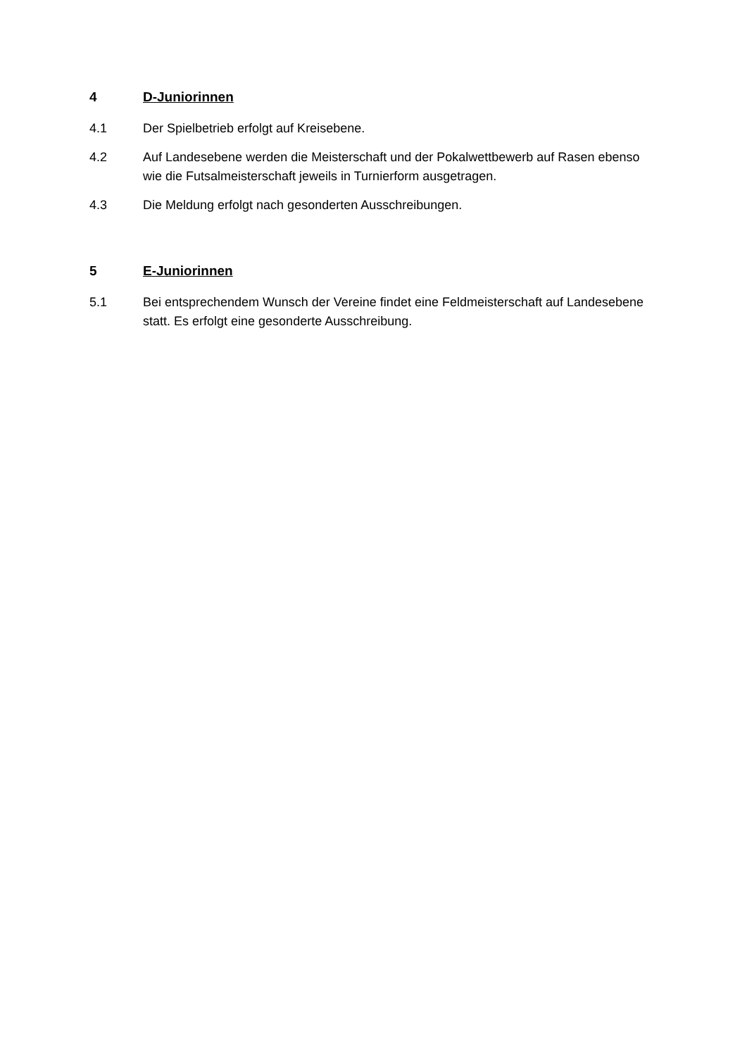4 D-Juniorinnen
4.1 Der Spielbetrieb erfolgt auf Kreisebene.
4.2 Auf Landesebene werden die Meisterschaft und der Pokalwettbewerb auf Rasen ebenso wie die Futsalmeisterschaft jeweils in Turnierform ausgetragen.
4.3 Die Meldung erfolgt nach gesonderten Ausschreibungen.
5 E-Juniorinnen
5.1 Bei entsprechendem Wunsch der Vereine findet eine Feldmeisterschaft auf Landesebene statt. Es erfolgt eine gesonderte Ausschreibung.